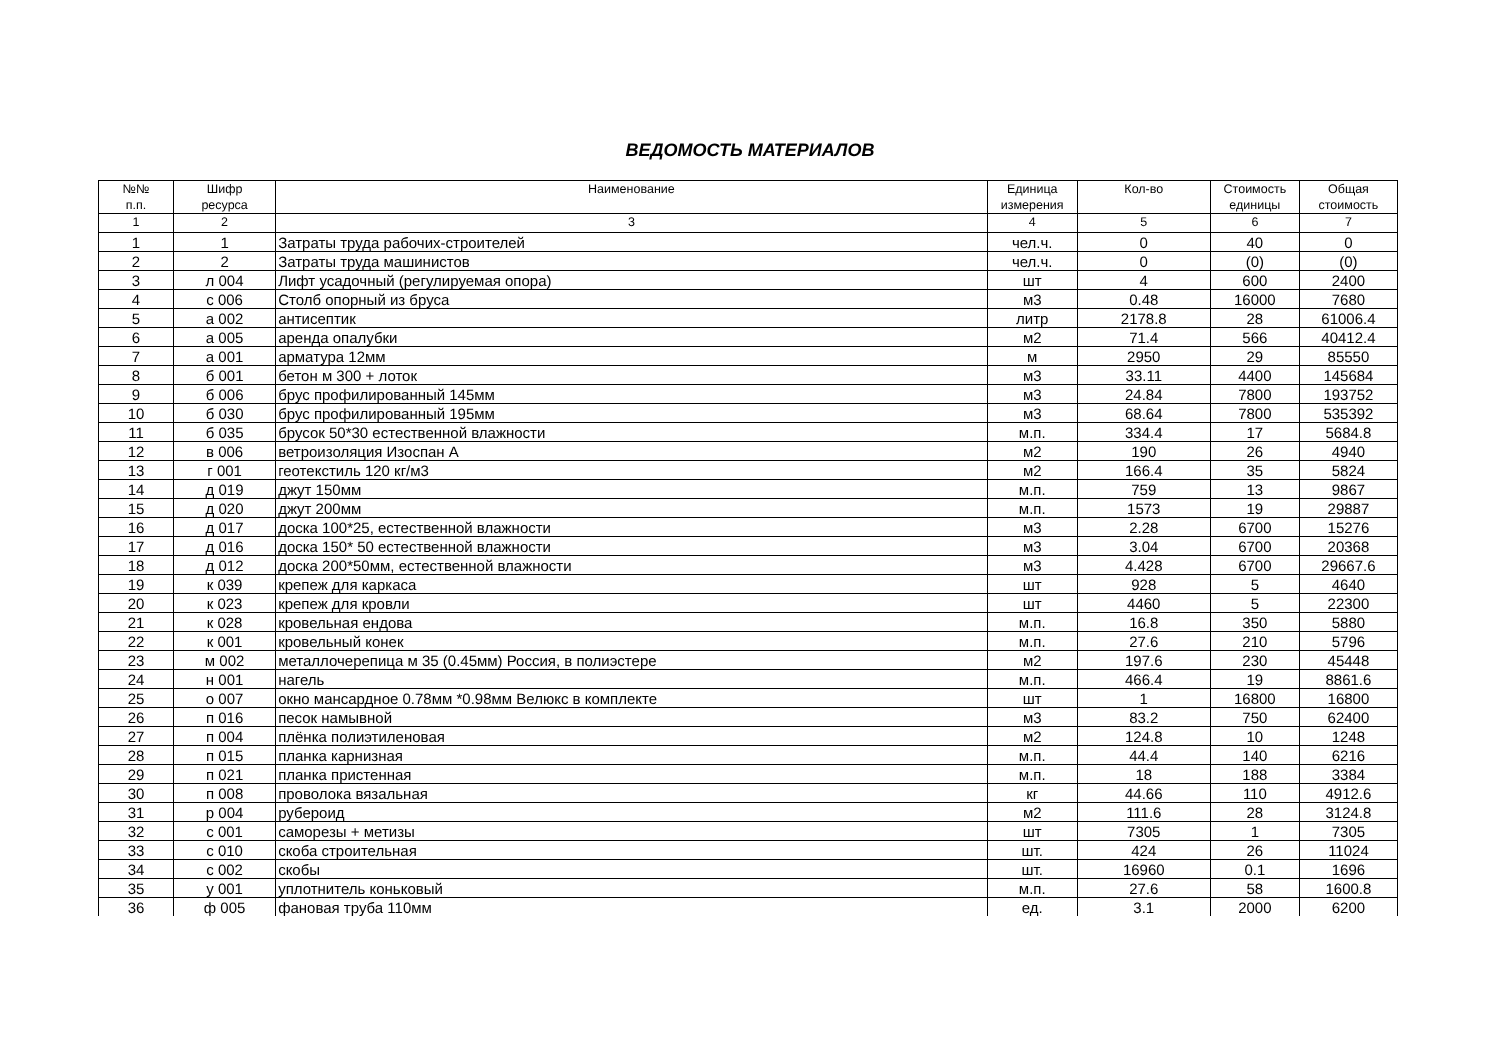ВЕДОМОСТЬ МАТЕРИАЛОВ
| №№ п.п. | Шифр ресурса | Наименование | Единица измерения | Кол-во | Стоимость единицы | Общая стоимость |
| --- | --- | --- | --- | --- | --- | --- |
| 1 | 2 | 3 | 4 | 5 | 6 | 7 |
| 1 | 1 | Затраты труда рабочих-строителей | чел.ч. | 0 | 40 | 0 |
| 2 | 2 | Затраты труда машинистов | чел.ч. | 0 | (0) | (0) |
| 3 | л 004 | Лифт усадочный (регулируемая опора) | шт | 4 | 600 | 2400 |
| 4 | с 006 | Столб опорный из бруса | м3 | 0.48 | 16000 | 7680 |
| 5 | а 002 | антисептик | литр | 2178.8 | 28 | 61006.4 |
| 6 | а 005 | аренда опалубки | м2 | 71.4 | 566 | 40412.4 |
| 7 | а 001 | арматура 12мм | м | 2950 | 29 | 85550 |
| 8 | б 001 | бетон м 300 + лоток | м3 | 33.11 | 4400 | 145684 |
| 9 | б 006 | брус профилированный 145мм | м3 | 24.84 | 7800 | 193752 |
| 10 | б 030 | брус профилированный 195мм | м3 | 68.64 | 7800 | 535392 |
| 11 | б 035 | брусок 50*30 естественной влажности | м.п. | 334.4 | 17 | 5684.8 |
| 12 | в 006 | ветроизоляция Изоспан А | м2 | 190 | 26 | 4940 |
| 13 | г 001 | геотекстиль 120 кг/м3 | м2 | 166.4 | 35 | 5824 |
| 14 | д 019 | джут 150мм | м.п. | 759 | 13 | 9867 |
| 15 | д 020 | джут 200мм | м.п. | 1573 | 19 | 29887 |
| 16 | д 017 | доска 100*25, естественной влажности | м3 | 2.28 | 6700 | 15276 |
| 17 | д 016 | доска 150* 50 естественной влажности | м3 | 3.04 | 6700 | 20368 |
| 18 | д 012 | доска 200*50мм, естественной влажности | м3 | 4.428 | 6700 | 29667.6 |
| 19 | к 039 | крепеж для каркаса | шт | 928 | 5 | 4640 |
| 20 | к 023 | крепеж для кровли | шт | 4460 | 5 | 22300 |
| 21 | к 028 | кровельная ендова | м.п. | 16.8 | 350 | 5880 |
| 22 | к 001 | кровельный конек | м.п. | 27.6 | 210 | 5796 |
| 23 | м 002 | металлочерепица м 35 (0.45мм) Россия, в полиэстере | м2 | 197.6 | 230 | 45448 |
| 24 | н 001 | нагель | м.п. | 466.4 | 19 | 8861.6 |
| 25 | о 007 | окно мансардное 0.78мм *0.98мм Велюкс в комплекте | шт | 1 | 16800 | 16800 |
| 26 | п 016 | песок намывной | м3 | 83.2 | 750 | 62400 |
| 27 | п 004 | плёнка полиэтиленовая | м2 | 124.8 | 10 | 1248 |
| 28 | п 015 | планка карнизная | м.п. | 44.4 | 140 | 6216 |
| 29 | п 021 | планка пристенная | м.п. | 18 | 188 | 3384 |
| 30 | п 008 | проволока вязальная | кг | 44.66 | 110 | 4912.6 |
| 31 | р 004 | рубероид | м2 | 111.6 | 28 | 3124.8 |
| 32 | с 001 | саморезы + метизы | шт | 7305 | 1 | 7305 |
| 33 | с 010 | скоба строительная | шт. | 424 | 26 | 11024 |
| 34 | с 002 | скобы | шт. | 16960 | 0.1 | 1696 |
| 35 | у 001 | уплотнитель коньковый | м.п. | 27.6 | 58 | 1600.8 |
| 36 | ф 005 | фановая труба 110мм | ед. | 3.1 | 2000 | 6200 |